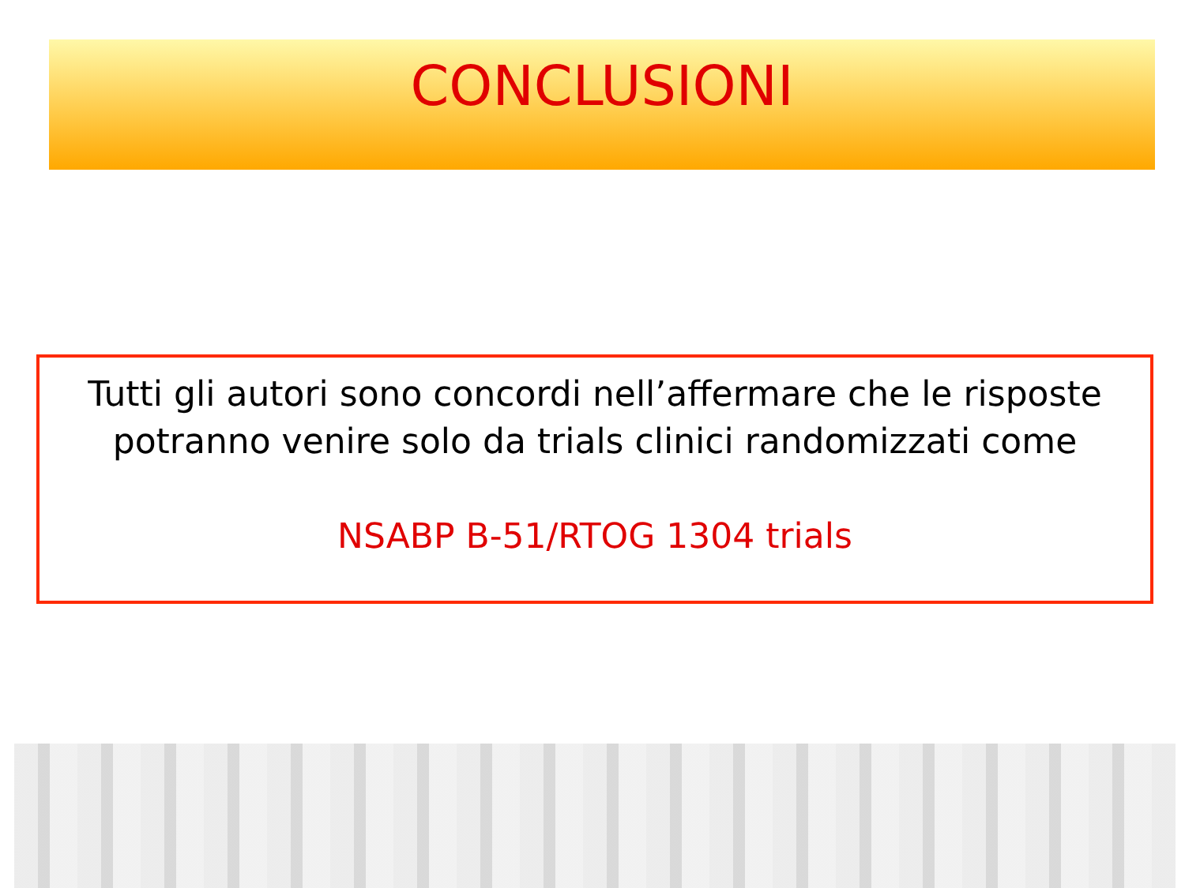CONCLUSIONI
Tutti gli autori sono concordi nell’affermare che le risposte potranno venire solo da trials clinici randomizzati come
NSABP B-51/RTOG 1304 trials